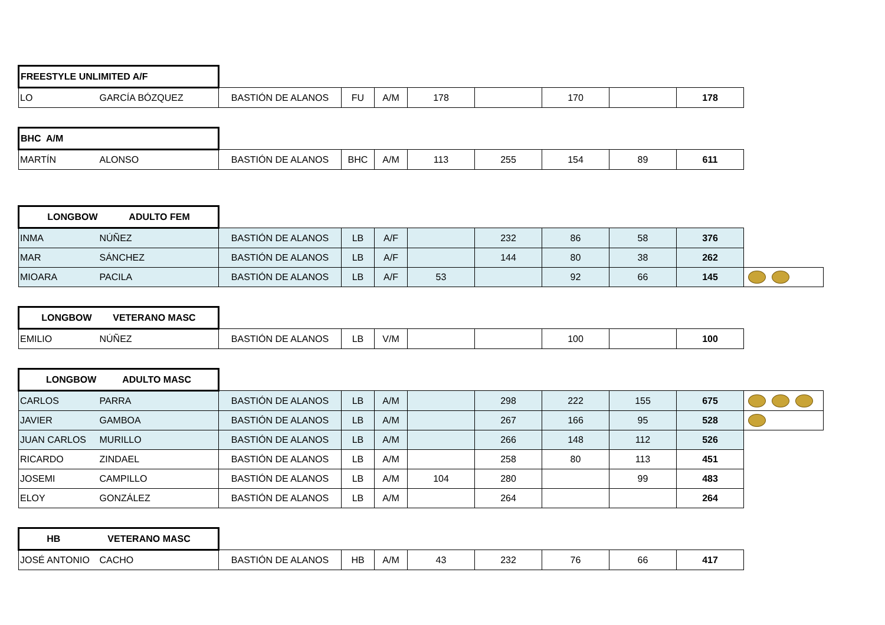| FREESTYLE UNLIMITED A/F | | | | | | | | | | |
| LO | GARCÍA BÓZQUEZ | BASTIÓN DE ALANOS | FU | A/M | 178 | | 170 | | 178 | |
| BHC A/M | | | | | | | | | | |
| MARTÍN | ALONSO | BASTIÓN DE ALANOS | BHC | A/M | 113 | 255 | 154 | 89 | 611 | |
| LONGBOW ADULTO FEM | | | | | | | | | | |
| INMA | NÚÑEZ | BASTIÓN DE ALANOS | LB | A/F | | 232 | 86 | 58 | 376 | |
| MAR | SÁNCHEZ | BASTIÓN DE ALANOS | LB | A/F | | 144 | 80 | 38 | 262 | |
| MIOARA | PACILA | BASTIÓN DE ALANOS | LB | A/F | 53 | | 92 | 66 | 145 | |
| LONGBOW VETERANO MASC | | | | | | | | | | |
| EMILIO | NÚÑEZ | BASTIÓN DE ALANOS | LB | V/M | | | 100 | | 100 | |
| LONGBOW ADULTO MASC | | | | | | | | | | |
| CARLOS | PARRA | BASTIÓN DE ALANOS | LB | A/M | | 298 | 222 | 155 | 675 | |
| JAVIER | GAMBOA | BASTIÓN DE ALANOS | LB | A/M | | 267 | 166 | 95 | 528 | |
| JUAN CARLOS | MURILLO | BASTIÓN DE ALANOS | LB | A/M | | 266 | 148 | 112 | 526 | |
| RICARDO | ZINDAEL | BASTIÓN DE ALANOS | LB | A/M | | 258 | 80 | 113 | 451 | |
| JOSEMI | CAMPILLO | BASTIÓN DE ALANOS | LB | A/M | 104 | 280 | | 99 | 483 | |
| ELOY | GONZÁLEZ | BASTIÓN DE ALANOS | LB | A/M | | 264 | | | 264 | |
| HB VETERANO MASC | | | | | | | | | | |
| JOSÉ ANTONIO | CACHO | BASTIÓN DE ALANOS | HB | A/M | 43 | 232 | 76 | 66 | 417 | |